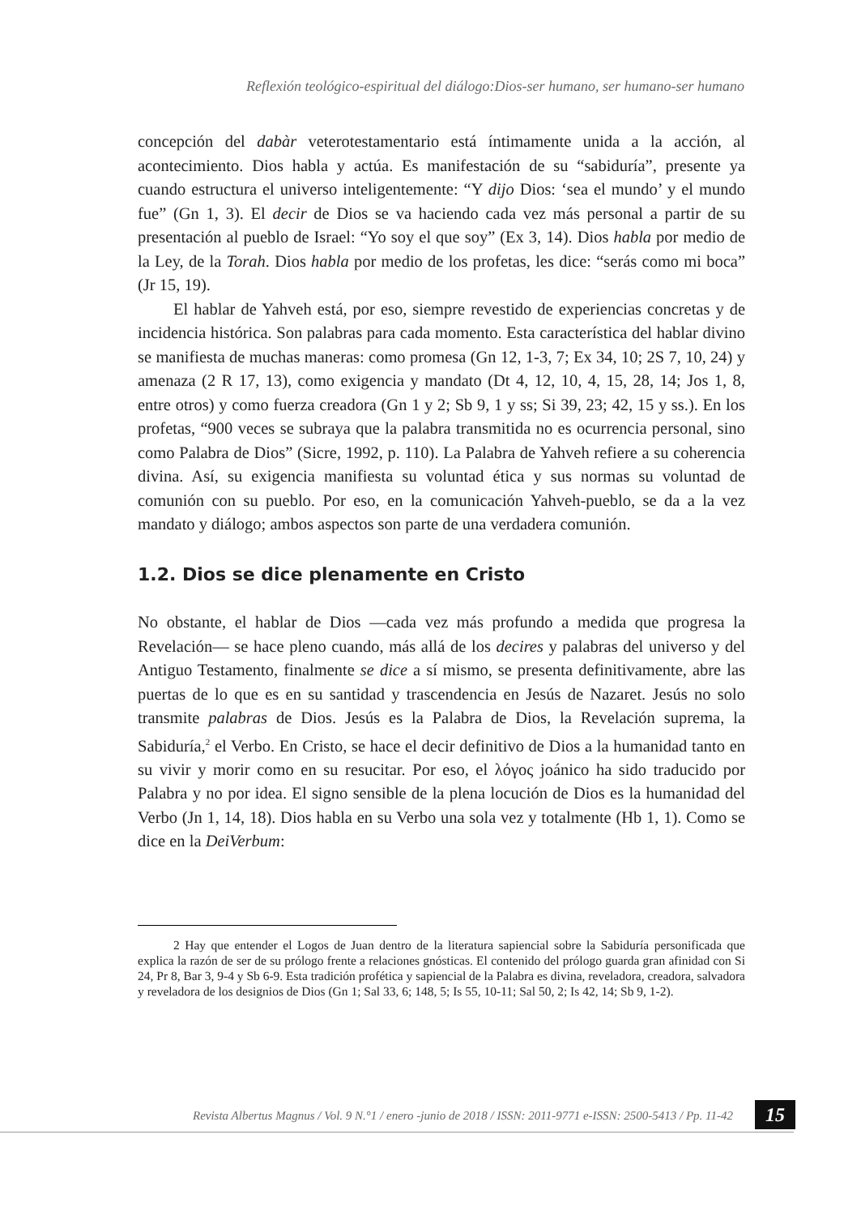Reflexión teológico-espiritual del diálogo:Dios-ser humano, ser humano-ser humano
concepción del dabàr veterotestamentario está íntimamente unida a la acción, al acontecimiento. Dios habla y actúa. Es manifestación de su “sabiduría”, presente ya cuando estructura el universo inteligentemente: “Y dijo Dios: ‘sea el mundo’ y el mundo fue” (Gn 1, 3). El decir de Dios se va haciendo cada vez más personal a partir de su presentación al pueblo de Israel: “Yo soy el que soy” (Ex 3, 14). Dios habla por medio de la Ley, de la Torah. Dios habla por medio de los profetas, les dice: “serás como mi boca” (Jr 15, 19).
El hablar de Yahveh está, por eso, siempre revestido de experiencias concretas y de incidencia histórica. Son palabras para cada momento. Esta característica del hablar divino se manifiesta de muchas maneras: como promesa (Gn 12, 1-3, 7; Ex 34, 10; 2S 7, 10, 24) y amenaza (2 R 17, 13), como exigencia y mandato (Dt 4, 12, 10, 4, 15, 28, 14; Jos 1, 8, entre otros) y como fuerza creadora (Gn 1 y 2; Sb 9, 1 y ss; Si 39, 23; 42, 15 y ss.). En los profetas, “900 veces se subraya que la palabra transmitida no es ocurrencia personal, sino como Palabra de Dios” (Sicre, 1992, p. 110). La Palabra de Yahveh refiere a su coherencia divina. Así, su exigencia manifiesta su voluntad ética y sus normas su voluntad de comunión con su pueblo. Por eso, en la comunicación Yahveh-pueblo, se da a la vez mandato y diálogo; ambos aspectos son parte de una verdadera comunión.
1.2. Dios se dice plenamente en Cristo
No obstante, el hablar de Dios —cada vez más profundo a medida que progresa la Revelación— se hace pleno cuando, más allá de los decires y palabras del universo y del Antiguo Testamento, finalmente se dice a sí mismo, se presenta definitivamente, abre las puertas de lo que es en su santidad y trascendencia en Jesús de Nazaret. Jesús no solo transmite palabras de Dios. Jesús es la Palabra de Dios, la Revelación suprema, la Sabiduría,<sup>2</sup> el Verbo. En Cristo, se hace el decir definitivo de Dios a la humanidad tanto en su vivir y morir como en su resucitar. Por eso, el λόγος joánico ha sido traducido por Palabra y no por idea. El signo sensible de la plena locución de Dios es la humanidad del Verbo (Jn 1, 14, 18). Dios habla en su Verbo una sola vez y totalmente (Hb 1, 1). Como se dice en la DeiVerbum:
2 Hay que entender el Logos de Juan dentro de la literatura sapiencial sobre la Sabiduría personificada que explica la razón de ser de su prólogo frente a relaciones gnósticas. El contenido del prólogo guarda gran afinidad con Si 24, Pr 8, Bar 3, 9-4 y Sb 6-9. Esta tradición profética y sapiencial de la Palabra es divina, reveladora, creadora, salvadora y reveladora de los designios de Dios (Gn 1; Sal 33, 6; 148, 5; Is 55, 10-11; Sal 50, 2; Is 42, 14; Sb 9, 1-2).
Revista Albertus Magnus / Vol. 9 N.°1 / enero -junio de 2018 / ISSN: 2011-9771 e-ISSN: 2500-5413 / Pp. 11-42
15